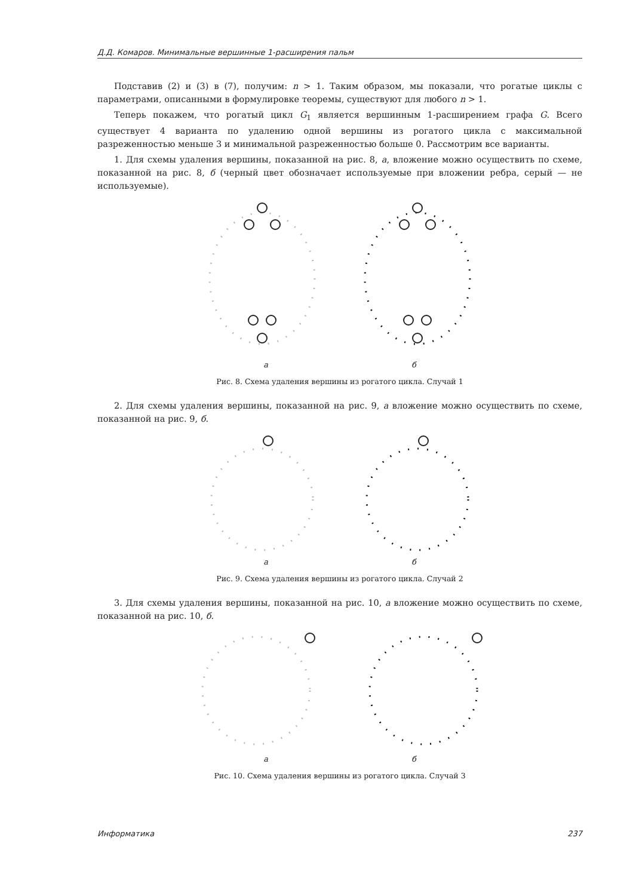Д.Д. Комаров. Минимальные вершинные 1-расширения пальм
Подставив (2) и (3) в (7), получим: n > 1. Таким образом, мы показали, что рогатые циклы с параметрами, описанными в формулировке теоремы, существуют для любого n > 1.
Теперь покажем, что рогатый цикл G<sub>1</sub> является вершинным 1-расширением графа G. Всего существует 4 варианта по удалению одной вершины из рогатого цикла с максимальной разреженностью меньше 3 и минимальной разреженностью больше 0. Рассмотрим все варианты.
1. Для схемы удаления вершины, показанной на рис. 8, а, вложение можно осуществить по схеме, показанной на рис. 8, б (черный цвет обозначает используемые при вложении ребра, серый — не используемые).
а б
Рис. 8. Схема удаления вершины из рогатого цикла. Случай 1
2. Для схемы удаления вершины, показанной на рис. 9, а вложение можно осуществить по схеме, показанной на рис. 9, б.
а б
Рис. 9. Схема удаления вершины из рогатого цикла. Случай 2
3. Для схемы удаления вершины, показанной на рис. 10, а вложение можно осуществить по схеме, показанной на рис. 10, б.
а б
Рис. 10. Схема удаления вершины из рогатого цикла. Случай 3
Информатика 237